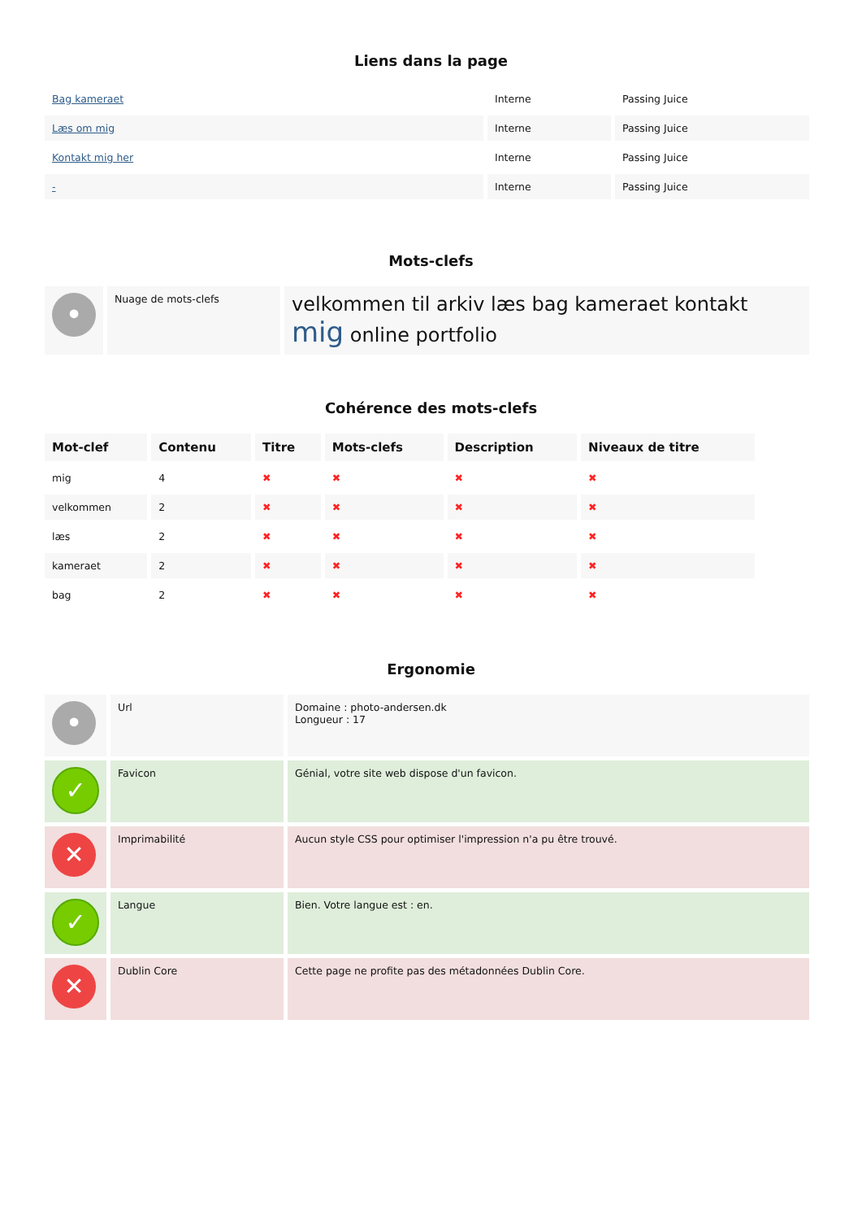Liens dans la page
| Bag kameraet | Interne | Passing Juice |
| Læs om mig | Interne | Passing Juice |
| Kontakt mig her | Interne | Passing Juice |
| - | Interne | Passing Juice |
Mots-clefs
| • | Nuage de mots-clefs | velkommen til arkiv læs bag kameraet kontakt mig online portfolio |
Cohérence des mots-clefs
| Mot-clef | Contenu | Titre | Mots-clefs | Description | Niveaux de titre |
| --- | --- | --- | --- | --- | --- |
| mig | 4 | ✖ | ✖ | ✖ | ✖ |
| velkommen | 2 | ✖ | ✖ | ✖ | ✖ |
| læs | 2 | ✖ | ✖ | ✖ | ✖ |
| kameraet | 2 | ✖ | ✖ | ✖ | ✖ |
| bag | 2 | ✖ | ✖ | ✖ | ✖ |
Ergonomie
| • | Url | Domaine : photo-andersen.dk Longueur : 17 |
| ✓ | Favicon | Génial, votre site web dispose d'un favicon. |
| ✕ | Imprimabilité | Aucun style CSS pour optimiser l'impression n'a pu être trouvé. |
| ✓ | Langue | Bien. Votre langue est : en. |
| ✕ | Dublin Core | Cette page ne profite pas des métadonnées Dublin Core. |